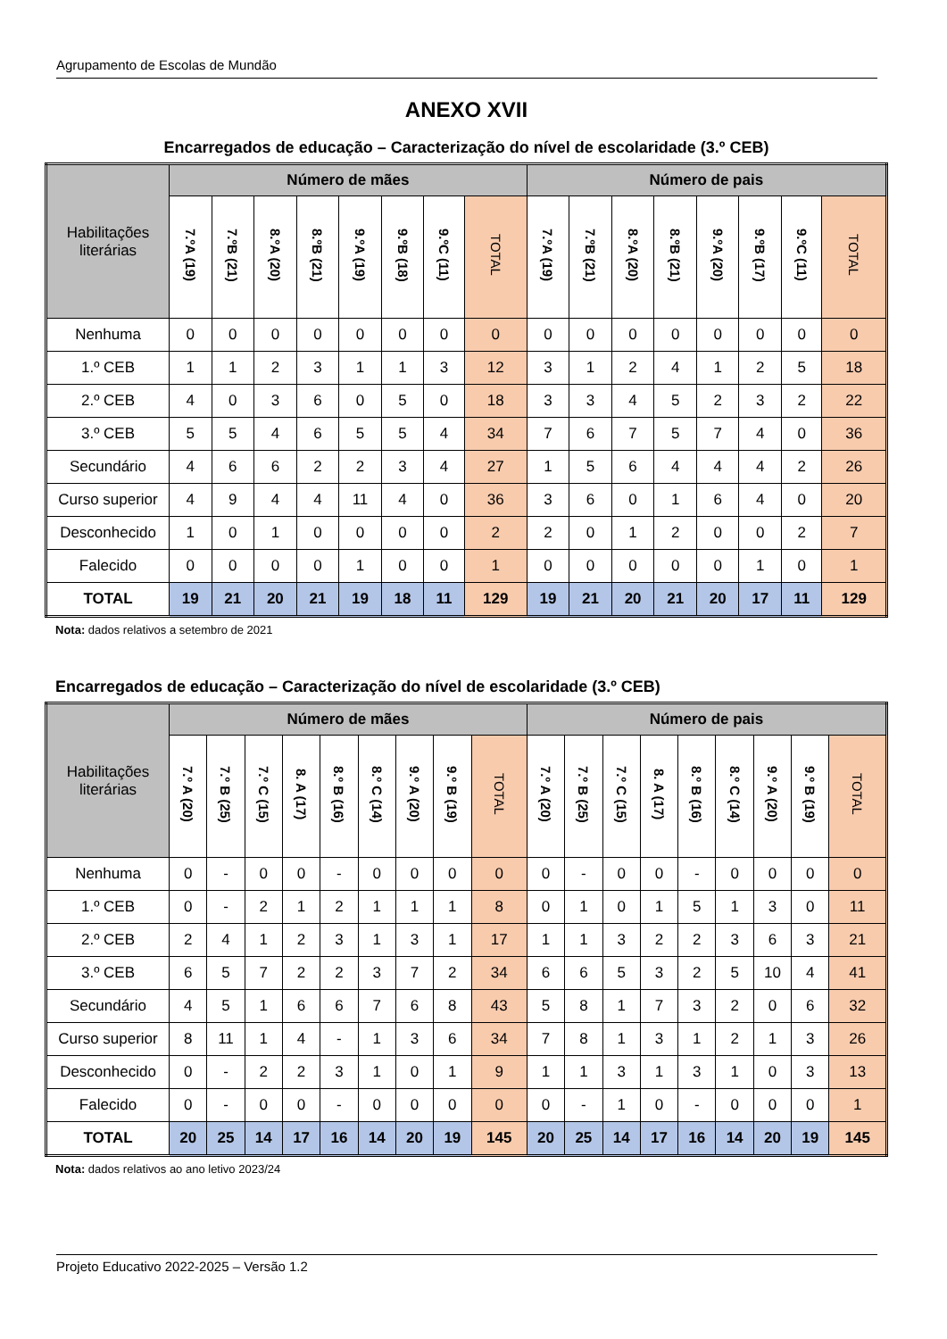Agrupamento de Escolas de Mundão
ANEXO XVII
Encarregados de educação – Caracterização do nível de escolaridade (3.º CEB)
| Habilitações literárias | Número de mães | | | | | | | | Número de pais | | | | | | | |
| --- | --- | --- | --- | --- | --- | --- | --- | --- | --- | --- | --- | --- | --- | --- | --- | --- |
| | 7.ºA (19) | 7.ºB (21) | 8.ºA (20) | 8.ºB (21) | 9.ºA (19) | 9.ºB (18) | 9.ºC (11) | TOTAL | 7.ºA (19) | 7.ºB (21) | 8.ºA (20) | 8.ºB (21) | 9.ºA (20) | 9.ºB (17) | 9.ºC (11) | TOTAL |
| Nenhuma | 0 | 0 | 0 | 0 | 0 | 0 | 0 | 0 | 0 | 0 | 0 | 0 | 0 | 0 | 0 | 0 |
| 1.º CEB | 1 | 1 | 2 | 3 | 1 | 1 | 3 | 12 | 3 | 1 | 2 | 4 | 1 | 2 | 5 | 18 |
| 2.º CEB | 4 | 0 | 3 | 6 | 0 | 5 | 0 | 18 | 3 | 3 | 4 | 5 | 2 | 3 | 2 | 22 |
| 3.º CEB | 5 | 5 | 4 | 6 | 5 | 5 | 4 | 34 | 7 | 6 | 7 | 5 | 7 | 4 | 0 | 36 |
| Secundário | 4 | 6 | 6 | 2 | 2 | 3 | 4 | 27 | 1 | 5 | 6 | 4 | 4 | 4 | 2 | 26 |
| Curso superior | 4 | 9 | 4 | 4 | 11 | 4 | 0 | 36 | 3 | 6 | 0 | 1 | 6 | 4 | 0 | 20 |
| Desconhecido | 1 | 0 | 1 | 0 | 0 | 0 | 0 | 2 | 2 | 0 | 1 | 2 | 0 | 0 | 2 | 7 |
| Falecido | 0 | 0 | 0 | 0 | 1 | 0 | 0 | 1 | 0 | 0 | 0 | 0 | 0 | 1 | 0 | 1 |
| TOTAL | 19 | 21 | 20 | 21 | 19 | 18 | 11 | 129 | 19 | 21 | 20 | 21 | 20 | 17 | 11 | 129 |
Nota: dados relativos a setembro de 2021
Encarregados de educação – Caracterização do nível de escolaridade (3.º CEB)
| Habilitações literárias | Número de mães | | | | | | | | | Número de pais | | | | | | | | |
| --- | --- | --- | --- | --- | --- | --- | --- | --- | --- | --- | --- | --- | --- | --- | --- | --- | --- | --- |
| | 7.º A (20) | 7.º B (25) | 7.º C (15) | 8. A (17) | 8.º B (16) | 8.º C (14) | 9.º A (20) | 9.º B (19) | TOTAL | 7.º A (20) | 7.º B (25) | 7.º C (15) | 8. A (17) | 8.º B (16) | 8.º C (14) | 9.º A (20) | 9.º B (19) | TOTAL |
| Nenhuma | 0 | - | 0 | 0 | - | 0 | 0 | 0 | 0 | 0 | - | 0 | 0 | - | 0 | 0 | 0 | 0 |
| 1.º CEB | 0 | - | 2 | 1 | 2 | 1 | 1 | 1 | 8 | 0 | 1 | 0 | 1 | 5 | 1 | 3 | 0 | 11 |
| 2.º CEB | 2 | 4 | 1 | 2 | 3 | 1 | 3 | 1 | 17 | 1 | 1 | 3 | 2 | 2 | 3 | 6 | 3 | 21 |
| 3.º CEB | 6 | 5 | 7 | 2 | 2 | 3 | 7 | 2 | 34 | 6 | 6 | 5 | 3 | 2 | 5 | 10 | 4 | 41 |
| Secundário | 4 | 5 | 1 | 6 | 6 | 7 | 6 | 8 | 43 | 5 | 8 | 1 | 7 | 3 | 2 | 0 | 6 | 32 |
| Curso superior | 8 | 11 | 1 | 4 | - | 1 | 3 | 6 | 34 | 7 | 8 | 1 | 3 | 1 | 2 | 1 | 3 | 26 |
| Desconhecido | 0 | - | 2 | 2 | 3 | 1 | 0 | 1 | 9 | 1 | 1 | 3 | 1 | 3 | 1 | 0 | 3 | 13 |
| Falecido | 0 | - | 0 | 0 | - | 0 | 0 | 0 | 0 | 0 | - | 1 | 0 | - | 0 | 0 | 0 | 1 |
| TOTAL | 20 | 25 | 14 | 17 | 16 | 14 | 20 | 19 | 145 | 20 | 25 | 14 | 17 | 16 | 14 | 20 | 19 | 145 |
Nota: dados relativos ao ano letivo 2023/24
Projeto Educativo 2022-2025 – Versão 1.2